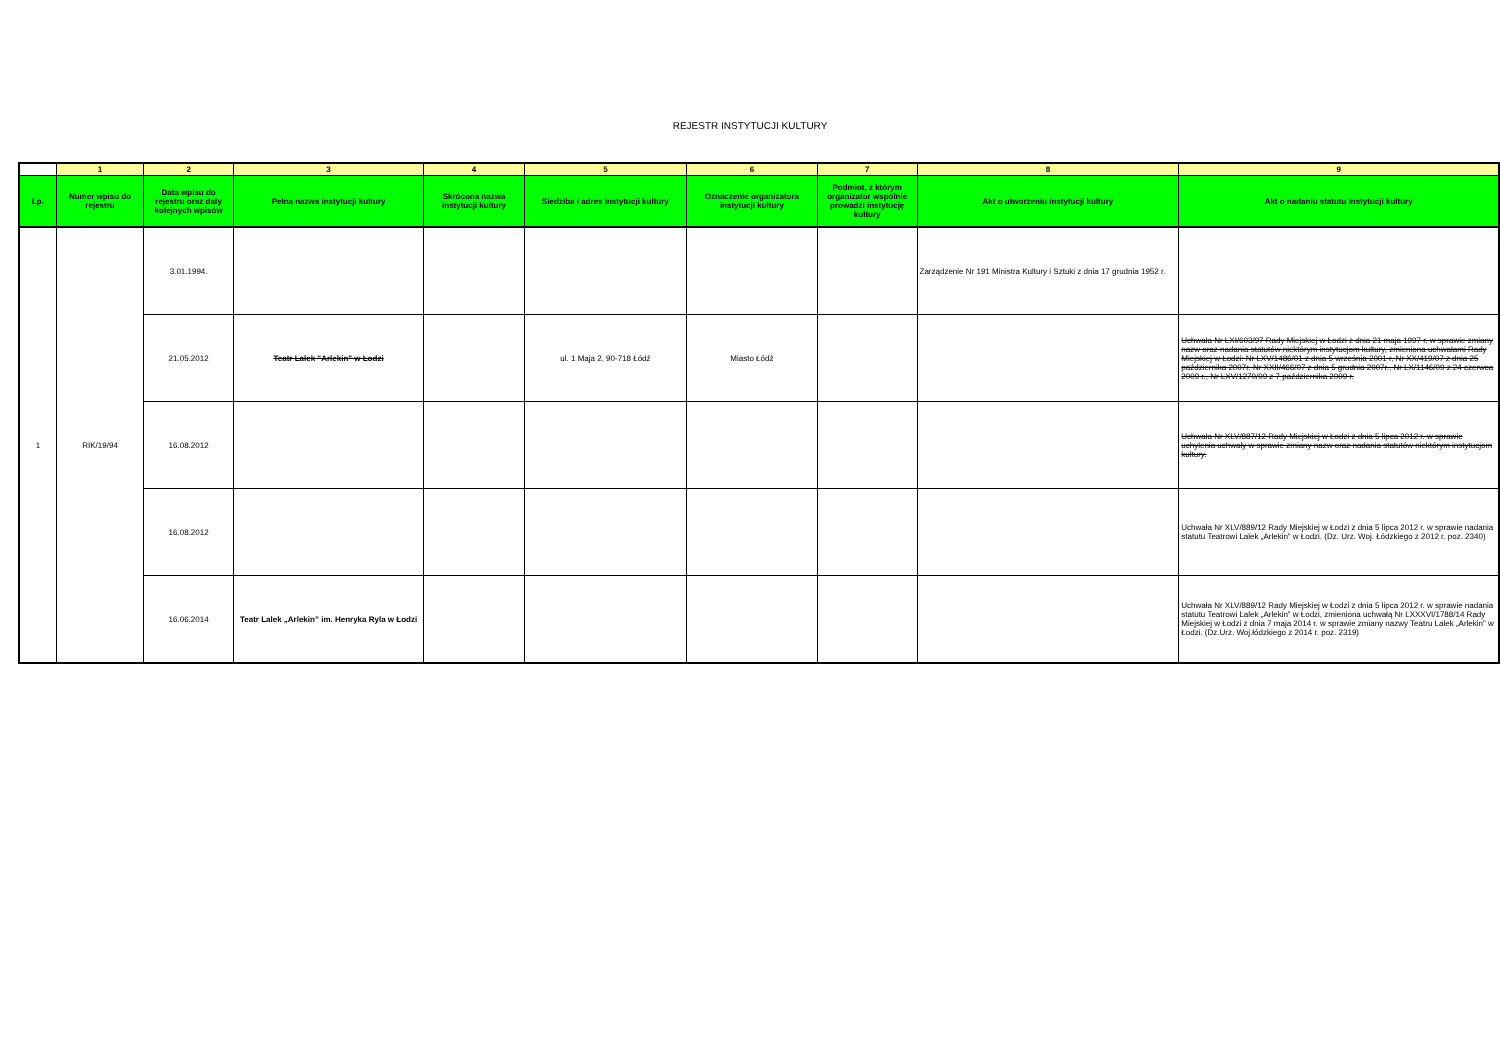REJESTR INSTYTUCJI KULTURY
| | 1 | 2 | 3 | 4 | 5 | 6 | 7 | 8 | 9 |
| --- | --- | --- | --- | --- | --- | --- | --- | --- | --- |
| Lp. | Numer wpisu do rejestru | Data wpisu do rejestru oraz daty kolejnych wpisów | Pełna nazwa instytucji kultury | Skrócona nazwa instytucji kultury | Siedziba i adres instytucji kultury | Oznaczenie organizatora instytucji kultury | Podmiot, z którym organizator wspólnie prowadzi instytucję kultury | Akt o utworzeniu instytucji kultury | Akt o nadaniu statutu instytucji kultury |
| 1 | RIK/19/94 | 3.01.1994. | | | | | | Zarządzenie Nr 191 Ministra Kultury i Sztuki z dnia 17 grudnia 1952 r. | |
| | | 21.05.2012 | Teatr Lalek "Arlekin" w Łodzi | | ul. 1 Maja 2, 90-718 Łódź | Miasto Łódź | | | Uchwała Nr LXI/603/97 Rady Miejskiej w Łodzi z dnia 21 maja 1997 r. w sprawie zmiany nazw oraz nadania statutów niektórym instytucjom kultury, zmieniona uchwałami Rady Miejskiej w Łodzi: Nr LXV/1486/01 z dnia 5 września 2001 r, Nr XX/419/07 z dnia 25 października 2007r. Nr XXII/466/07 z dnia 5 grudnia 2007r., Nr LX/1146/09 z 24 czerwca 2009 r., Nr LXV/1270/09 z 7 października 2009 r. |
| | | 16.08.2012 | | | | | | | Uchwała Nr XLV/887/12 Rady Miejskiej w Łodzi z dnia 5 lipca 2012 r. w sprawie uchylenia uchwały w sprawie zmiany nazw oraz nadania statutów niektórym instytucjom kultury. |
| | | 16.08.2012 | | | | | | | Uchwała Nr XLV/889/12 Rady Miejskiej w Łodzi z dnia 5 lipca 2012 r. w sprawie nadania statutu Teatrowi Lalek „Arlekin” w Łodzi. (Dz. Urz. Woj. Łódzkiego z 2012 r. poz. 2340) |
| | | 16.06.2014 | Teatr Lalek „Arlekin” im. Henryka Ryla w Łodzi | | | | | | Uchwała Nr XLV/889/12 Rady Miejskiej w Łodzi z dnia 5 lipca 2012 r. w sprawie nadania statutu Teatrowi Lalek „Arlekin” w Łodzi, zmieniona uchwałą Nr LXXXVI/1788/14 Rady Miejskiej w Łodzi z dnia 7 maja 2014 r. w sprawie zmiany nazwy Teatru Lalek „Arlekin” w Łodzi. (Dz.Urz. Woj.łódzkiego z 2014 r. poz. 2319) |